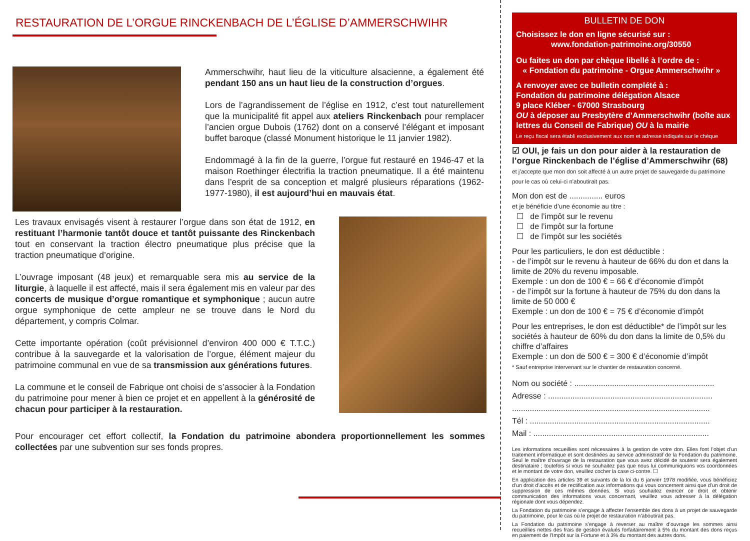RESTAURATION DE L’ORGUE RINCKENBACH DE L’ÉGLISE D’AMMERSCHWIHR
Ammerschwihr, haut lieu de la viticulture alsacienne, a également été pendant 150 ans un haut lieu de la construction d’orgues.
Lors de l’agrandissement de l’église en 1912, c’est tout naturellement que la municipalité fit appel aux ateliers Rinckenbach pour remplacer l’ancien orgue Dubois (1762) dont on a conservé l’élégant et imposant buffet baroque (classé Monument historique le 11 janvier 1982).
Endommagé à la fin de la guerre, l’orgue fut restauré en 1946-47 et la maison Roethinger électrifia la traction pneumatique. Il a été maintenu dans l’esprit de sa conception et malgré plusieurs réparations (1962-1977-1980), il est aujourd’hui en mauvais état.
Les travaux envisagés visent à restaurer l’orgue dans son état de 1912, en restituant l’harmonie tantôt douce et tantôt puissante des Rinckenbach tout en conservant la traction électro pneumatique plus précise que la traction pneumatique d’origine.
L’ouvrage imposant (48 jeux) et remarquable sera mis au service de la liturgie, à laquelle il est affecté, mais il sera également mis en valeur par des concerts de musique d’orgue romantique et symphonique ; aucun autre orgue symphonique de cette ampleur ne se trouve dans le Nord du département, y compris Colmar.
Cette importante opération (coût prévisionnel d’environ 400 000 € T.T.C.) contribue à la sauvegarde et la valorisation de l’orgue, élément majeur du patrimoine communal en vue de sa transmission aux générations futures.
La commune et le conseil de Fabrique ont choisi de s’associer à la Fondation du patrimoine pour mener à bien ce projet et en appellent à la générosité de chacun pour participer à la restauration.
Pour encourager cet effort collectif, la Fondation du patrimoine abondera proportionnellement les sommes collectées par une subvention sur ses fonds propres.
BULLETIN DE DON
Choisissez le don en ligne sécurisé sur :
www.fondation-patrimoine.org/30550
Ou faites un don par chèque libellé à l’ordre de :
« Fondation du patrimoine - Orgue Ammerschwihr »
A renvoyer avec ce bulletin complété à :
Fondation du patrimoine délégation Alsace
9 place Kléber - 67000 Strasbourg
OU à déposer au Presbytère d’Ammerschwihr (boîte aux lettres du Conseil de Fabrique) OU à la mairie
Le reçu fiscal sera établi exclusivement aux nom et adresse indiqués sur le chèque
☑ OUI, je fais un don pour aider à la restauration de l’orgue Rinckenbach de l’église d’Ammerschwihr (68)
et j’accepte que mon don soit affecté à un autre projet de sauvegarde du patrimoine pour le cas où celui-ci n'aboutirait pas.
Mon don est de ............... euros
et je bénéficie d’une économie au titre :
☐ de l’impôt sur le revenu
☐ de l’impôt sur la fortune
☐ de l’impôt sur les sociétés
Pour les particuliers, le don est déductible :
- de l’impôt sur le revenu à hauteur de 66% du don et dans la limite de 20% du revenu imposable.
Exemple : un don de 100 € = 66 € d’économie d’impôt
- de l’impôt sur la fortune à hauteur de 75% du don dans la limite de 50 000 €
Exemple : un don de 100 € = 75 € d’économie d’impôt
Pour les entreprises, le don est déductible* de l’impôt sur les sociétés à hauteur de 60% du don dans la limite de 0,5% du chiffre d’affaires
Exemple : un don de 500 € = 300 € d’économie d’impôt
* Sauf entreprise intervenant sur le chantier de restauration concerné.
Nom ou société : ...............................................................
Adresse : ..........................................................................
.........................................................................................
Tél : .................................................................................
Mail : ...............................................................................
Les informations recueillies sont nécessaires à la gestion de votre don. Elles font l’objet d’un traitement informatique et sont destinées au service administratif de la Fondation du patrimoine. Seul le maître d’ouvrage de la restauration que vous avez décidé de soutenir sera également destinataire ; toutefois si vous ne souhaitez pas que nous lui communiquions vos coordonnées et le montant de votre don, veuillez cocher la case ci-contre. ☐
En application des articles 39 et suivants de la loi du 6 janvier 1978 modifiée, vous bénéficiez d’un droit d’accès et de rectification aux informations qui vous concernent ainsi que d’un droit de suppression de ces mêmes données. Si vous souhaitez exercer ce droit et obtenir communication des informations vous concernant, veuillez vous adresser à la délégation régionale dont vous dépendez.
La Fondation du patrimoine s’engage à affecter l'ensemble des dons à un projet de sauvegarde du patrimoine, pour le cas où le projet de restauration n'aboutirait pas.
La Fondation du patrimoine s’engage à reverser au maître d’ouvrage les sommes ainsi recueillies nettes des frais de gestion évalués forfaitairement à 5% du montant des dons reçus en paiement de l’Impôt sur la Fortune et à 3% du montant des autres dons.